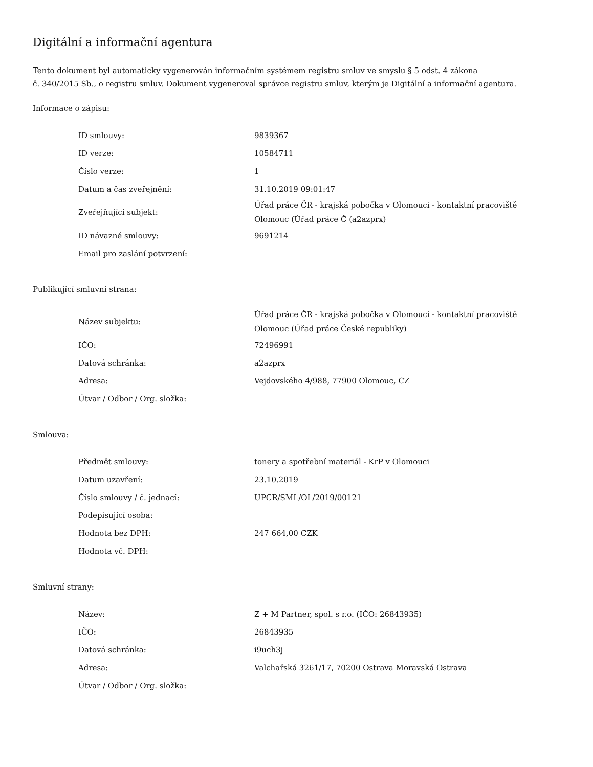Digitální a informační agentura
Tento dokument byl automaticky vygenerován informačním systémem registru smluv ve smyslu § 5 odst. 4 zákona
č. 340/2015 Sb., o registru smluv. Dokument vygeneroval správce registru smluv, kterým je Digitální a informační agentura.
Informace o zápisu:
| ID smlouvy: | 9839367 |
| ID verze: | 10584711 |
| Číslo verze: | 1 |
| Datum a čas zveřejnění: | 31.10.2019 09:01:47 |
| Zveřejňující subjekt: | Úřad práce ČR - krajská pobočka v Olomouci - kontaktní pracoviště Olomouc (Úřad práce Č (a2azprx) |
| ID návazné smlouvy: | 9691214 |
| Email pro zaslání potvrzení: | |
Publikující smluvní strana:
| Název subjektu: | Úřad práce ČR - krajská pobočka v Olomouci - kontaktní pracoviště Olomouc (Úřad práce České republiky) |
| IČO: | 72496991 |
| Datová schránka: | a2azprx |
| Adresa: | Vejdovského 4/988, 77900 Olomouc, CZ |
| Útvar / Odbor / Org. složka: | |
Smlouva:
| Předmět smlouvy: | tonery a spotřební materiál - KrP v Olomouci |
| Datum uzavření: | 23.10.2019 |
| Číslo smlouvy / č. jednací: | UPCR/SML/OL/2019/00121 |
| Podepisující osoba: | |
| Hodnota bez DPH: | 247 664,00 CZK |
| Hodnota vč. DPH: | |
Smluvní strany:
| Název: | Z + M Partner, spol. s r.o. (IČO: 26843935) |
| IČO: | 26843935 |
| Datová schránka: | i9uch3j |
| Adresa: | Valchařská 3261/17, 70200 Ostrava Moravská Ostrava |
| Útvar / Odbor / Org. složka: | |